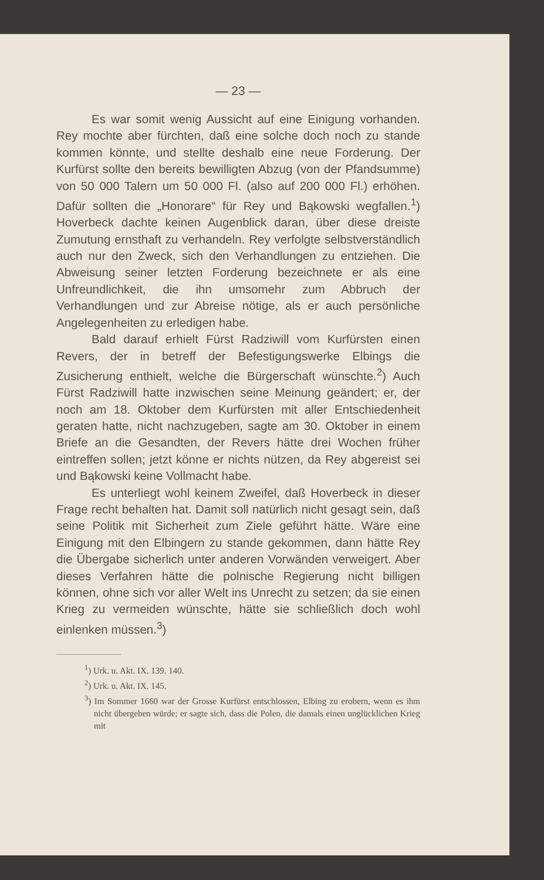— 23 —
Es war somit wenig Aussicht auf eine Einigung vorhanden. Rey mochte aber fürchten, daß eine solche doch noch zu stande kommen könnte, und stellte deshalb eine neue Forderung. Der Kurfürst sollte den bereits bewilligten Abzug (von der Pfandsumme) von 50 000 Talern um 50 000 Fl. (also auf 200 000 Fl.) erhöhen. Dafür sollten die „Honorare“ für Rey und Bąkowski wegfallen.<sup>1</sup>) Hoverbeck dachte keinen Augenblick daran, über diese dreiste Zumutung ernsthaft zu verhandeln. Rey verfolgte selbstverständlich auch nur den Zweck, sich den Verhandlungen zu entziehen. Die Abweisung seiner letzten Forderung bezeichnete er als eine Unfreundlichkeit, die ihn umsomehr zum Abbruch der Verhandlungen und zur Abreise nötige, als er auch persönliche Angelegenheiten zu erledigen habe.
Bald darauf erhielt Fürst Radziwill vom Kurfürsten einen Revers, der in betreff der Befestigungswerke Elbings die Zusicherung enthielt, welche die Bürgerschaft wünschte.<sup>2</sup>) Auch Fürst Radziwill hatte inzwischen seine Meinung geändert; er, der noch am 18. Oktober dem Kurfürsten mit aller Entschiedenheit geraten hatte, nicht nachzugeben, sagte am 30. Oktober in einem Briefe an die Gesandten, der Revers hätte drei Wochen früher eintreffen sollen; jetzt könne er nichts nützen, da Rey abgereist sei und Bąkowski keine Vollmacht habe.
Es unterliegt wohl keinem Zweifel, daß Hoverbeck in dieser Frage recht behalten hat. Damit soll natürlich nicht gesagt sein, daß seine Politik mit Sicherheit zum Ziele geführt hätte. Wäre eine Einigung mit den Elbingern zu stande gekommen, dann hätte Rey die Übergabe sicherlich unter anderen Vorwänden verweigert. Aber dieses Verfahren hätte die polnische Regierung nicht billigen können, ohne sich vor aller Welt ins Unrecht zu setzen; da sie einen Krieg zu vermeiden wünschte, hätte sie schließlich doch wohl einlenken müssen.<sup>3</sup>)
<sup>1</sup>) Urk. u. Akt. IX. 139. 140.
<sup>2</sup>) Urk. u. Akt. IX. 145.
<sup>3</sup>) Im Sommer 1660 war der Grosse Kurfürst entschlossen, Elbing zu erobern, wenn es ihm nicht übergeben würde; er sagte sich, dass die Polen, die damals einen unglücklichen Krieg mit